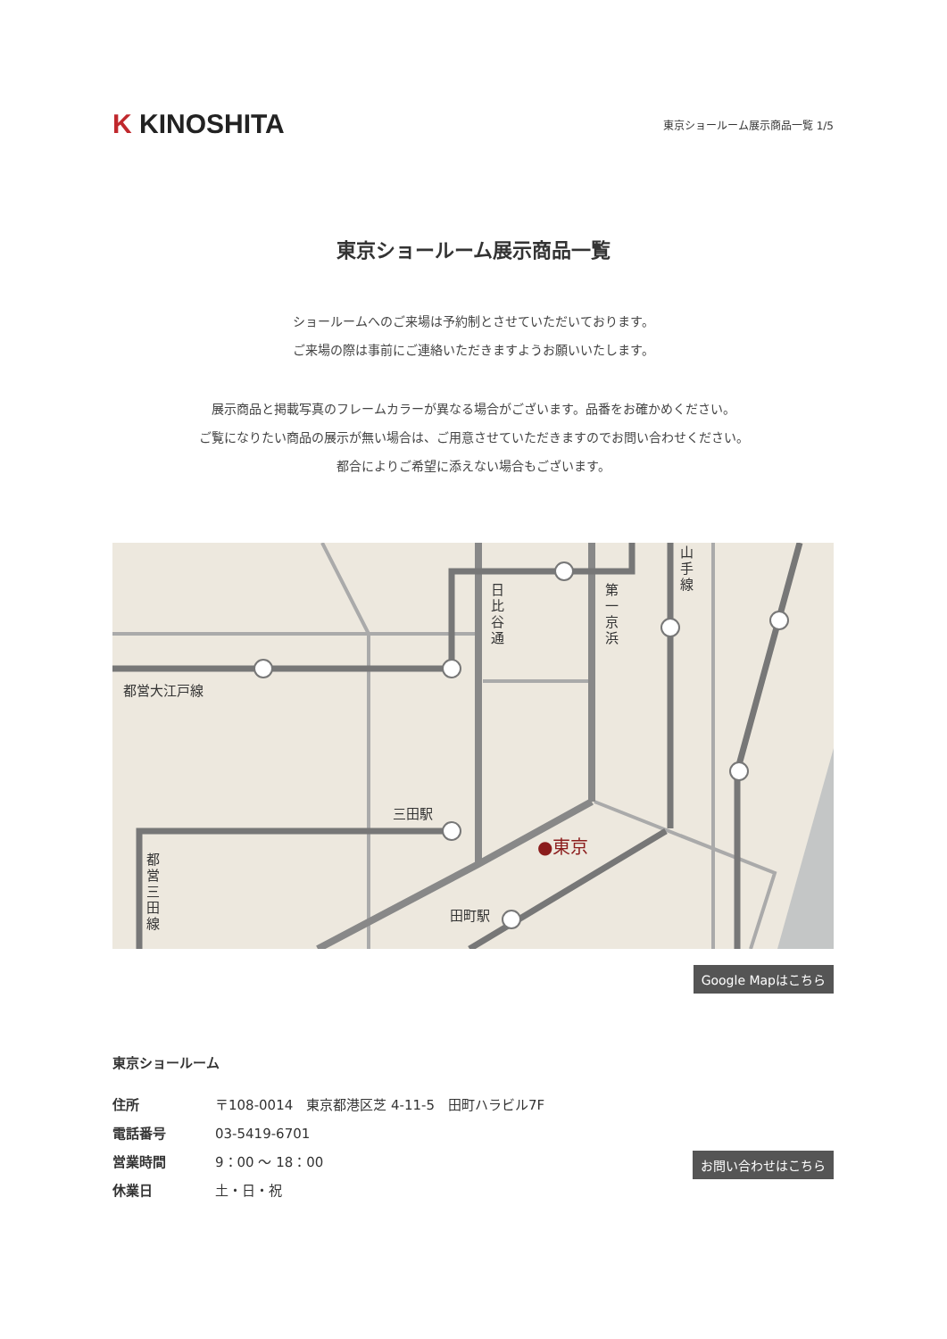K KINOSHITA
東京ショールーム展示商品一覧 1/5
東京ショールーム展示商品一覧
ショールームへのご来場は予約制とさせていただいております。
ご来場の際は事前にご連絡いただきますようお願いいたします。
展示商品と掲載写真のフレームカラーが異なる場合がございます。品番をお確かめください。
ご覧になりたい商品の展示が無い場合は、ご用意させていただきますのでお問い合わせください。
都合によりご希望に添えない場合もございます。
都営大江戸線
日比谷通
第一京浜
山手線
三田駅
都営三田線
●東京
田町駅
Google Mapはこちら
東京ショールーム
住所 〒108-0014　東京都港区芝 4-11-5　田町ハラビル7F
電話番号 03-5419-6701
営業時間 9：00 〜 18：00
休業日 土・日・祝
お問い合わせはこちら